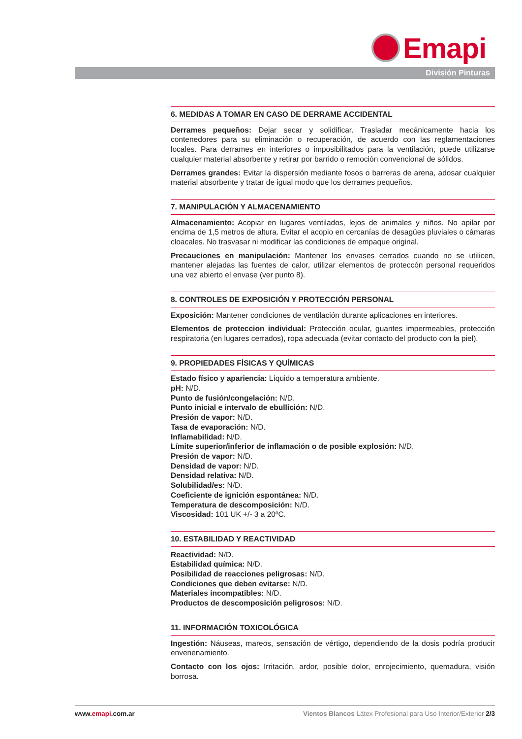Emapi
División Pinturas
6. MEDIDAS A TOMAR EN CASO DE DERRAME ACCIDENTAL
Derrames pequeños: Dejar secar y solidificar. Trasladar mecánicamente hacia los contenedores para su eliminación o recuperación, de acuerdo con las reglamentaciones locales. Para derrames en interiores o imposibilitados para la ventilación, puede utilizarse cualquier material absorbente y retirar por barrido o remoción convencional de sólidos.
Derrames grandes: Evitar la dispersión mediante fosos o barreras de arena, adosar cualquier material absorbente y tratar de igual modo que los derrames pequeños.
7. MANIPULACIÓN Y ALMACENAMIENTO
Almacenamiento: Acopiar en lugares ventilados, lejos de animales y niños. No apilar por encima de 1,5 metros de altura. Evitar el acopio en cercanías de desagües pluviales o cámaras cloacales. No trasvasar ni modificar las condiciones de empaque original.
Precauciones en manipulación: Mantener los envases cerrados cuando no se utilicen, mantener alejadas las fuentes de calor, utilizar elementos de proteccón personal requeridos una vez abierto el envase (ver punto 8).
8. CONTROLES DE EXPOSICIÓN Y PROTECCIÓN PERSONAL
Exposición: Mantener condiciones de ventilación durante aplicaciones en interiores.
Elementos de proteccion individual: Protección ocular, guantes impermeables, protección respiratoria (en lugares cerrados), ropa adecuada (evitar contacto del producto con la piel).
9. PROPIEDADES FÍSICAS Y QUÍMICAS
Estado físico y apariencia: Líquido a temperatura ambiente.
pH: N/D.
Punto de fusión/congelación: N/D.
Punto inicial e intervalo de ebullición: N/D.
Presión de vapor: N/D.
Tasa de evaporación: N/D.
Inflamabilidad: N/D.
Límite superior/inferior de inflamación o de posible explosión: N/D.
Presión de vapor: N/D.
Densidad de vapor: N/D.
Densidad relativa: N/D.
Solubilidad/es: N/D.
Coeficiente de ignición espontánea: N/D.
Temperatura de descomposición: N/D.
Viscosidad: 101 UK +/- 3 a 20ºC.
10. ESTABILIDAD Y REACTIVIDAD
Reactividad: N/D.
Estabilidad química: N/D.
Posibilidad de reacciones peligrosas: N/D.
Condiciones que deben evitarse: N/D.
Materiales incompatibles: N/D.
Productos de descomposición peligrosos: N/D.
11. INFORMACIÓN TOXICOLÓGICA
Ingestión: Náuseas, mareos, sensación de vértigo, dependiendo de la dosis podría producir envenenamiento.
Contacto con los ojos: Irritación, ardor, posible dolor, enrojecimiento, quemadura, visión borrosa.
www.emapi.com.ar Vientos Blancos Látex Profesional para Uso Interior/Exterior 2/3